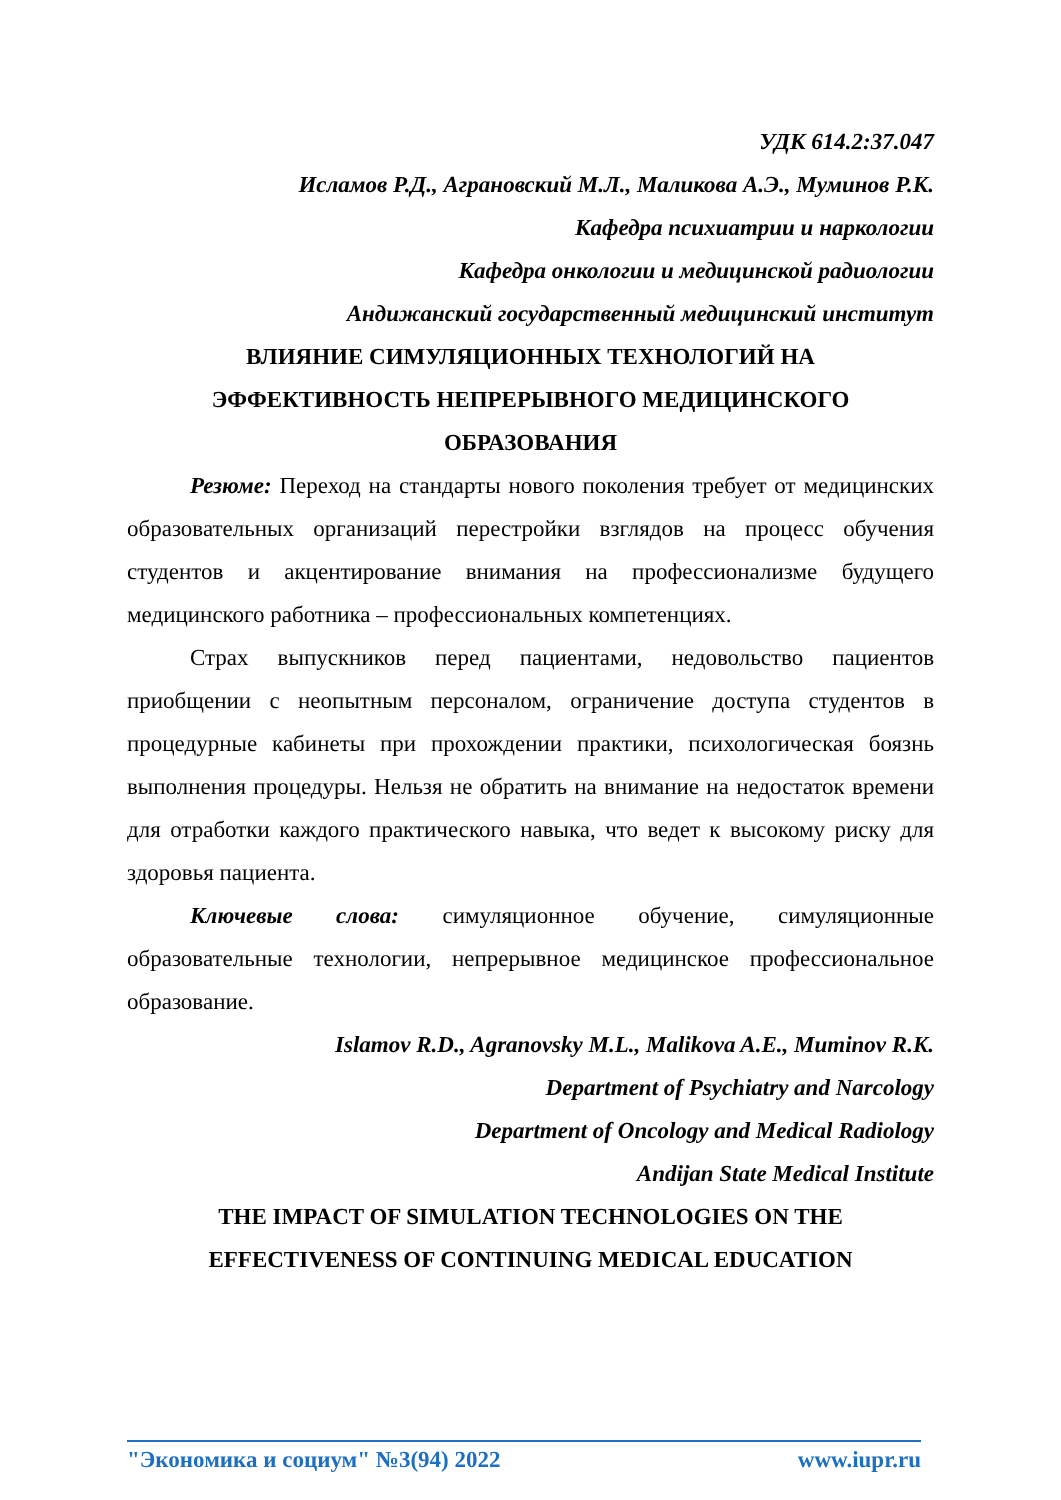УДК 614.2:37.047
Исламов Р.Д., Аграновский М.Л., Маликова А.Э., Муминов Р.К.
Кафедра психиатрии и наркологии
Кафедра онкологии и медицинской радиологии
Андижанский государственный медицинский институт
ВЛИЯНИЕ СИМУЛЯЦИОННЫХ ТЕХНОЛОГИЙ НА
ЭФФЕКТИВНОСТЬ НЕПРЕРЫВНОГО МЕДИЦИНСКОГО
ОБРАЗОВАНИЯ
Резюме: Переход на стандарты нового поколения требует от медицинских образовательных организаций перестройки взглядов на процесс обучения студентов и акцентирование внимания на профессионализме будущего медицинского работника – профессиональных компетенциях.
Страх выпускников перед пациентами, недовольство пациентов приобщении с неопытным персоналом, ограничение доступа студентов в процедурные кабинеты при прохождении практики, психологическая боязнь выполнения процедуры. Нельзя не обратить на внимание на недостаток времени для отработки каждого практического навыка, что ведет к высокому риску для здоровья пациента.
Ключевые слова: симуляционное обучение, симуляционные образовательные технологии, непрерывное медицинское профессиональное образование.
Islamov R.D., Agranovsky M.L., Malikova A.E., Muminov R.K.
Department of Psychiatry and Narcology
Department of Oncology and Medical Radiology
Andijan State Medical Institute
THE IMPACT OF SIMULATION TECHNOLOGIES ON THE
EFFECTIVENESS OF CONTINUING MEDICAL EDUCATION
"Экономика и социум" №3(94) 2022 www.iupr.ru